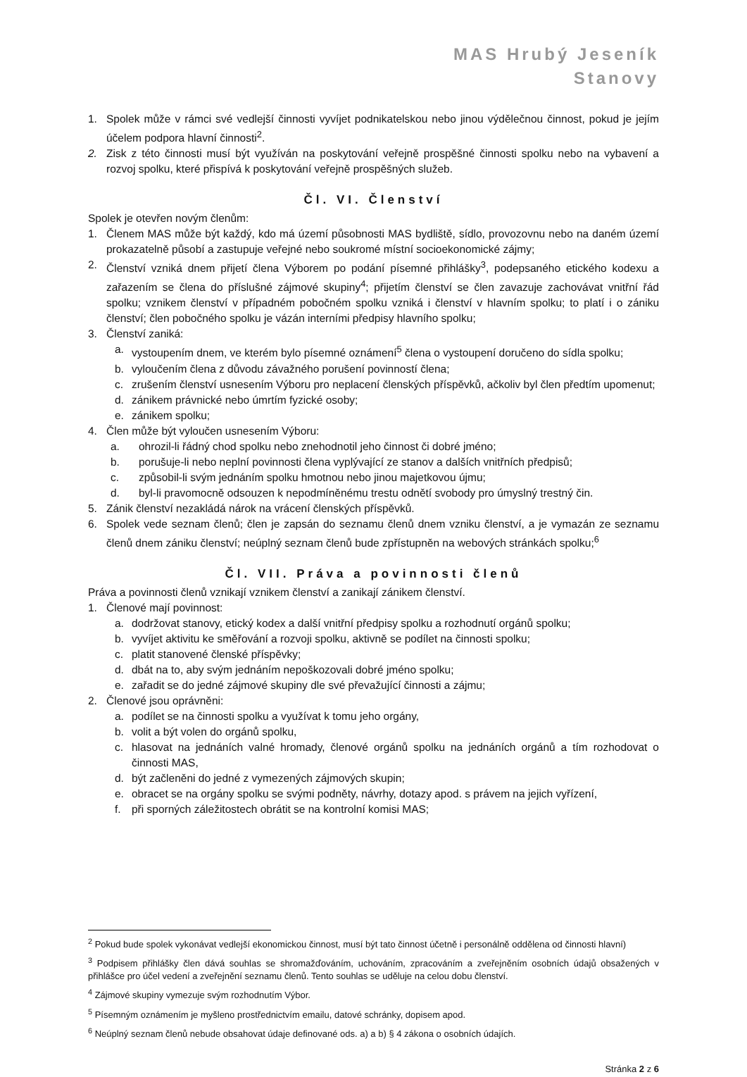MAS Hrubý Jeseník
Stanovy
1. Spolek může v rámci své vedlejší činnosti vyvíjet podnikatelskou nebo jinou výdělečnou činnost, pokud je jejím účelem podpora hlavní činnosti<sup>2</sup>.
2. Zisk z této činnosti musí být využíván na poskytování veřejně prospěšné činnosti spolku nebo na vybavení a rozvoj spolku, které přispívá k poskytování veřejně prospěšných služeb.
Čl. VI. Členství
Spolek je otevřen novým členům:
1. Členem MAS může být každý, kdo má území působnosti MAS bydliště, sídlo, provozovnu nebo na daném území prokazatelně působí a zastupuje veřejné nebo soukromé místní socioekonomické zájmy;
2. Členství vzniká dnem přijetí člena Výborem po podání písemné přihlášky<sup>3</sup>, podepsaného etického kodexu a zařazením se člena do příslušné zájmové skupiny<sup>4</sup>; přijetím členství se člen zavazuje zachovávat vnitřní řád spolku; vznikem členství v případném pobočném spolku vzniká i členství v hlavním spolku; to platí i o zániku členství; člen pobočného spolku je vázán interními předpisy hlavního spolku;
3. Členství zaniká:
a. vystoupením dnem, ve kterém bylo písemné oznámení<sup>5</sup> člena o vystoupení doručeno do sídla spolku;
b. vyloučením člena z důvodu závažného porušení povinností člena;
c. zrušením členství usnesením Výboru pro neplacení členských příspěvků, ačkoliv byl člen předtím upomenut;
d. zánikem právnické nebo úmrtím fyzické osoby;
e. zánikem spolku;
4. Člen může být vyloučen usnesením Výboru:
a. ohrozil-li řádný chod spolku nebo znehodnotil jeho činnost či dobré jméno;
b. porušuje-li nebo neplní povinnosti člena vyplývající ze stanov a dalších vnitřních předpisů;
c. způsobil-li svým jednáním spolku hmotnou nebo jinou majetkovou újmu;
d. byl-li pravomocně odsouzen k nepodmíněnému trestu odnětí svobody pro úmyslný trestný čin.
5. Zánik členství nezakládá nárok na vrácení členských příspěvků.
6. Spolek vede seznam členů; člen je zapsán do seznamu členů dnem vzniku členství, a je vymazán ze seznamu členů dnem zániku členství; neúplný seznam členů bude zpřístupněn na webových stránkách spolku;<sup>6</sup>
Čl. VII. Práva a povinnosti členů
Práva a povinnosti členů vznikají vznikem členství a zanikají zánikem členství.
1. Členové mají povinnost:
a. dodržovat stanovy, etický kodex a další vnitřní předpisy spolku a rozhodnutí orgánů spolku;
b. vyvíjet aktivitu ke směřování a rozvoji spolku, aktivně se podílet na činnosti spolku;
c. platit stanovené členské příspěvky;
d. dbát na to, aby svým jednáním nepoškozovali dobré jméno spolku;
e. zařadit se do jedné zájmové skupiny dle své převažující činnosti a zájmu;
2. Členové jsou oprávněni:
a. podílet se na činnosti spolku a využívat k tomu jeho orgány,
b. volit a být volen do orgánů spolku,
c. hlasovat na jednáních valné hromady, členové orgánů spolku na jednáních orgánů a tím rozhodovat o činnosti MAS,
d. být začleněni do jedné z vymezených zájmových skupin;
e. obracet se na orgány spolku se svými podněty, návrhy, dotazy apod. s právem na jejich vyřízení,
f. při sporných záležitostech obrátit se na kontrolní komisi MAS;
<sup>2</sup> Pokud bude spolek vykonávat vedlejší ekonomickou činnost, musí být tato činnost účetně i personálně oddělena od činnosti hlavní)
<sup>3</sup> Podpisem přihlášky člen dává souhlas se shromažďováním, uchováním, zpracováním a zveřejněním osobních údajů obsažených v přihlášce pro účel vedení a zveřejnění seznamu členů. Tento souhlas se uděluje na celou dobu členství.
<sup>4</sup> Zájmové skupiny vymezuje svým rozhodnutím Výbor.
<sup>5</sup> Písemným oznámením je myšleno prostřednictvím emailu, datové schránky, dopisem apod.
<sup>6</sup> Neúplný seznam členů nebude obsahovat údaje definované ods. a) a b) § 4 zákona o osobních údajích.
Stránka 2 z 6